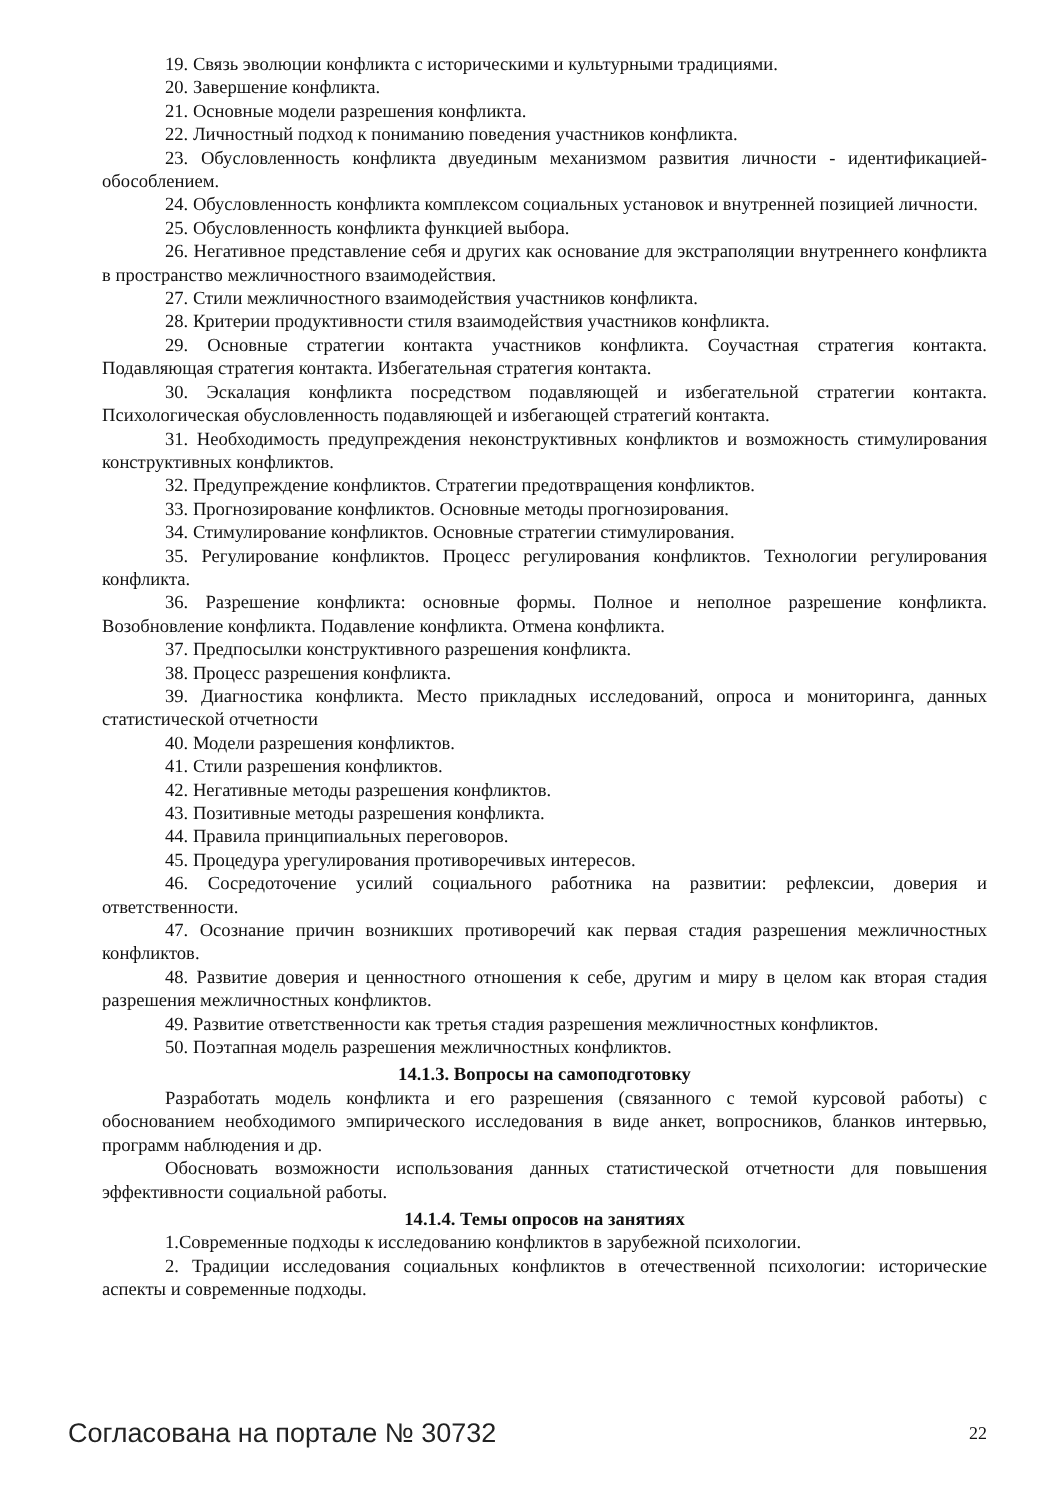19. Связь эволюции конфликта с историческими и культурными традициями.
20. Завершение конфликта.
21. Основные модели разрешения конфликта.
22. Личностный подход к пониманию поведения участников конфликта.
23. Обусловленность конфликта двуединым механизмом развития личности - идентификацией-обособлением.
24. Обусловленность конфликта комплексом социальных установок и внутренней позицией личности.
25. Обусловленность конфликта функцией выбора.
26. Негативное представление себя и других как основание для экстраполяции внутреннего конфликта в пространство межличностного взаимодействия.
27. Стили межличностного взаимодействия участников конфликта.
28. Критерии продуктивности стиля взаимодействия участников конфликта.
29. Основные стратегии контакта участников конфликта. Соучастная стратегия контакта. Подавляющая стратегия контакта. Избегательная стратегия контакта.
30. Эскалация конфликта посредством подавляющей и избегательной стратегии контакта. Психологическая обусловленность подавляющей и избегающей стратегий контакта.
31. Необходимость предупреждения неконструктивных конфликтов и возможность стимулирования конструктивных конфликтов.
32. Предупреждение конфликтов. Стратегии предотвращения конфликтов.
33. Прогнозирование конфликтов. Основные методы прогнозирования.
34. Стимулирование конфликтов. Основные стратегии стимулирования.
35. Регулирование конфликтов. Процесс регулирования конфликтов. Технологии регулирования конфликта.
36. Разрешение конфликта: основные формы. Полное и неполное разрешение конфликта. Возобновление конфликта. Подавление конфликта. Отмена конфликта.
37. Предпосылки конструктивного разрешения конфликта.
38. Процесс разрешения конфликта.
39. Диагностика конфликта. Место прикладных исследований, опроса и мониторинга, данных статистической отчетности
40. Модели разрешения конфликтов.
41. Стили разрешения конфликтов.
42. Негативные методы разрешения конфликтов.
43. Позитивные методы разрешения конфликта.
44. Правила принципиальных переговоров.
45. Процедура урегулирования противоречивых интересов.
46. Сосредоточение усилий социального работника на развитии: рефлексии, доверия и ответственности.
47. Осознание причин возникших противоречий как первая стадия разрешения межличностных конфликтов.
48. Развитие доверия и ценностного отношения к себе, другим и миру в целом как вторая стадия разрешения межличностных конфликтов.
49. Развитие ответственности как третья стадия разрешения межличностных конфликтов.
50. Поэтапная модель разрешения межличностных конфликтов.
14.1.3. Вопросы на самоподготовку
Разработать модель конфликта и его разрешения (связанного с темой курсовой работы) с обоснованием необходимого эмпирического исследования в виде анкет, вопросников, бланков интервью, программ наблюдения и др.
Обосновать возможности использования данных статистической отчетности для повышения эффективности социальной работы.
14.1.4. Темы опросов на занятиях
1.Современные подходы к исследованию конфликтов в зарубежной психологии.
2. Традиции исследования социальных конфликтов в отечественной психологии: исторические аспекты и современные подходы.
Согласована на портале № 30732 22